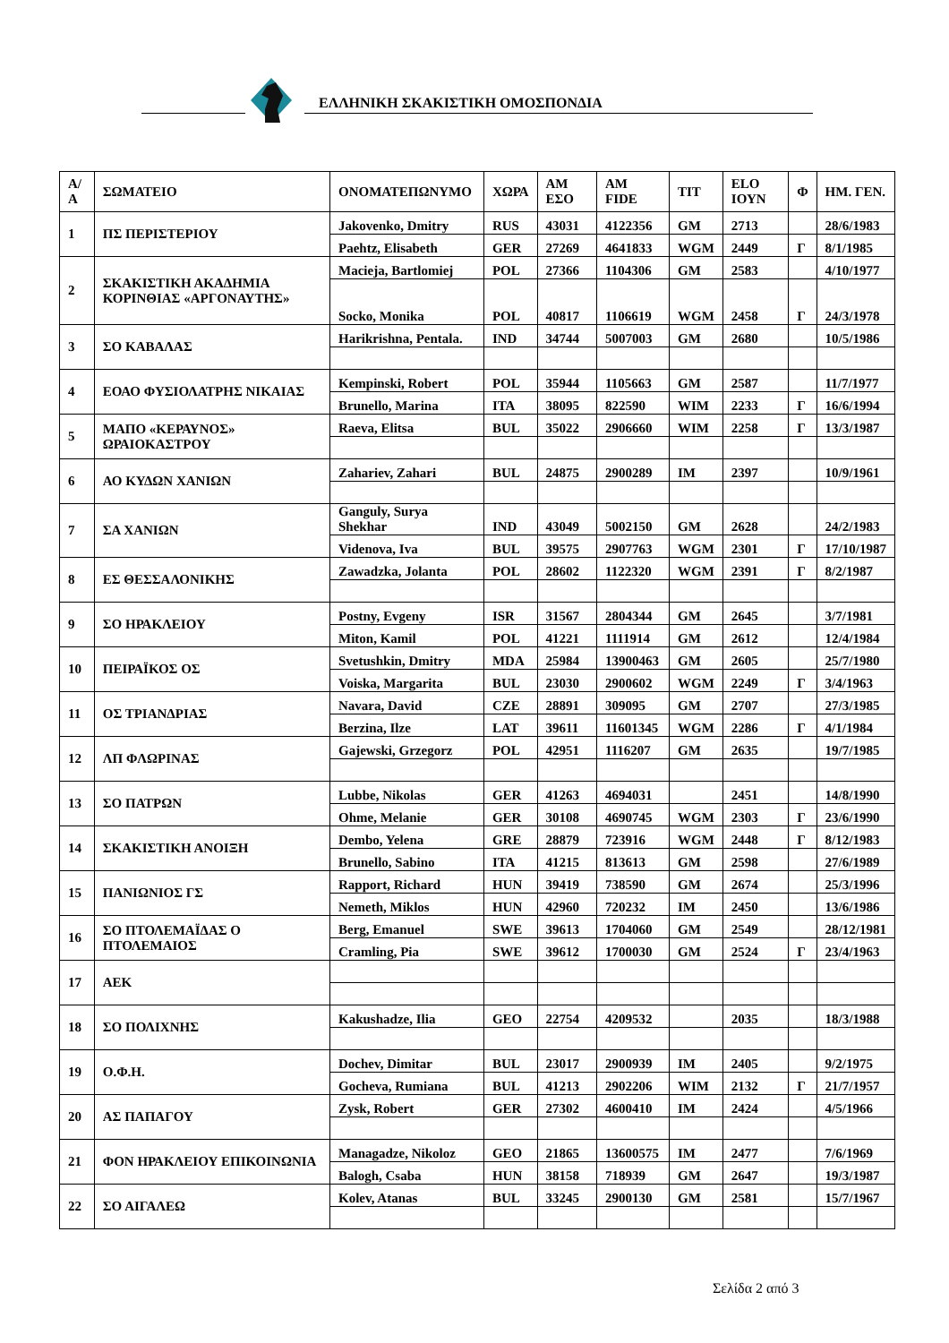ΕΛΛΗΝΙΚΗ ΣΚΑΚΙΣΤΙΚΗ ΟΜΟΣΠΟΝΔΙΑ
| Α/Α | ΣΩΜΑΤΕΙΟ | ΟΝΟΜΑΤΕΠΩΝΥΜΟ | ΧΩΡΑ | ΑΜ ΕΣΟ | ΑΜ FIDE | ΤΙΤ | ELO ΙΟΥΝ | Φ | ΗΜ. ΓΕΝ. |
| --- | --- | --- | --- | --- | --- | --- | --- | --- | --- |
| 1 | ΠΣ ΠΕΡΙΣΤΕΡΙΟΥ | Jakovenko, Dmitry | RUS | 43031 | 4122356 | GM | 2713 | | 28/6/1983 |
| | | Paehtz, Elisabeth | GER | 27269 | 4641833 | WGM | 2449 | Γ | 8/1/1985 |
| 2 | ΣΚΑΚΙΣΤΙΚΗ ΑΚΑΔΗΜΙΑ ΚΟΡΙΝΘΙΑΣ «ΑΡΓΟΝΑΥΤΗΣ» | Macieja, Bartlomiej | POL | 27366 | 1104306 | GM | 2583 | | 4/10/1977 |
| | | Socko, Monika | POL | 40817 | 1106619 | WGM | 2458 | Γ | 24/3/1978 |
| 3 | ΣΟ ΚΑΒΑΛΑΣ | Harikrishna, Pentala. | IND | 34744 | 5007003 | GM | 2680 | | 10/5/1986 |
| 4 | ΕΟΑΟ ΦΥΣΙΟΛΑΤΡΗΣ ΝΙΚΑΙΑΣ | Kempinski, Robert | POL | 35944 | 1105663 | GM | 2587 | | 11/7/1977 |
| | | Brunello, Marina | ITA | 38095 | 822590 | WIM | 2233 | Γ | 16/6/1994 |
| 5 | ΜΑΠΟ «ΚΕΡΑΥΝΟΣ» ΩΡΑΙΟΚΑΣΤΡΟΥ | Raeva, Elitsa | BUL | 35022 | 2906660 | WIM | 2258 | Γ | 13/3/1987 |
| 6 | ΑΟ ΚΥΔΩΝ ΧΑΝΙΩΝ | Zahariev, Zahari | BUL | 24875 | 2900289 | IM | 2397 | | 10/9/1961 |
| 7 | ΣΑ ΧΑΝΙΩΝ | Ganguly, Surya Shekhar | IND | 43049 | 5002150 | GM | 2628 | | 24/2/1983 |
| | | Videnova, Iva | BUL | 39575 | 2907763 | WGM | 2301 | Γ | 17/10/1987 |
| 8 | ΕΣ ΘΕΣΣΑΛΟΝΙΚΗΣ | Zawadzka, Jolanta | POL | 28602 | 1122320 | WGM | 2391 | Γ | 8/2/1987 |
| 9 | ΣΟ ΗΡΑΚΛΕΙΟΥ | Postny, Evgeny | ISR | 31567 | 2804344 | GM | 2645 | | 3/7/1981 |
| | | Miton, Kamil | POL | 41221 | 1111914 | GM | 2612 | | 12/4/1984 |
| 10 | ΠΕΙΡΑΪΚΟΣ ΟΣ | Svetushkin, Dmitry | MDA | 25984 | 13900463 | GM | 2605 | | 25/7/1980 |
| | | Voiska, Margarita | BUL | 23030 | 2900602 | WGM | 2249 | Γ | 3/4/1963 |
| 11 | ΟΣ ΤΡΙΑΝΔΡΙΑΣ | Navara, David | CZE | 28891 | 309095 | GM | 2707 | | 27/3/1985 |
| | | Berzina, Ilze | LAT | 39611 | 11601345 | WGM | 2286 | Γ | 4/1/1984 |
| 12 | ΛΠ ΦΛΩΡΙΝΑΣ | Gajewski, Grzegorz | POL | 42951 | 1116207 | GM | 2635 | | 19/7/1985 |
| 13 | ΣΟ ΠΑΤΡΩΝ | Lubbe, Nikolas | GER | 41263 | 4694031 | | 2451 | | 14/8/1990 |
| | | Ohme, Melanie | GER | 30108 | 4690745 | WGM | 2303 | Γ | 23/6/1990 |
| 14 | ΣΚΑΚΙΣΤΙΚΗ ΑΝΟΙΞΗ | Dembo, Yelena | GRE | 28879 | 723916 | WGM | 2448 | Γ | 8/12/1983 |
| | | Brunello, Sabino | ITA | 41215 | 813613 | GM | 2598 | | 27/6/1989 |
| 15 | ΠΑΝΙΩΝΙΟΣ ΓΣ | Rapport, Richard | HUN | 39419 | 738590 | GM | 2674 | | 25/3/1996 |
| | | Nemeth, Miklos | HUN | 42960 | 720232 | IM | 2450 | | 13/6/1986 |
| 16 | ΣΟ ΠΤΟΛΕΜΑΪΔΑΣ Ο ΠΤΟΛΕΜΑΙΟΣ | Berg, Emanuel | SWE | 39613 | 1704060 | GM | 2549 | | 28/12/1981 |
| | | Cramling, Pia | SWE | 39612 | 1700030 | GM | 2524 | Γ | 23/4/1963 |
| 17 | ΑΕΚ | | | | | | | | |
| 18 | ΣΟ ΠΟΛΙΧΝΗΣ | Kakushadze, Ilia | GEO | 22754 | 4209532 | | 2035 | | 18/3/1988 |
| 19 | Ο.Φ.Η. | Dochev, Dimitar | BUL | 23017 | 2900939 | IM | 2405 | | 9/2/1975 |
| | | Gocheva, Rumiana | BUL | 41213 | 2902206 | WIM | 2132 | Γ | 21/7/1957 |
| 20 | ΑΣ ΠΑΠΑΓΟΥ | Zysk, Robert | GER | 27302 | 4600410 | IM | 2424 | | 4/5/1966 |
| 21 | ΦΟΝ ΗΡΑΚΛΕΙΟΥ ΕΠΙΚΟΙΝΩΝΙΑ | Managadze, Nikoloz | GEO | 21865 | 13600575 | IM | 2477 | | 7/6/1969 |
| | | Balogh, Csaba | HUN | 38158 | 718939 | GM | 2647 | | 19/3/1987 |
| 22 | ΣΟ ΑΙΓΑΛΕΩ | Kolev, Atanas | BUL | 33245 | 2900130 | GM | 2581 | | 15/7/1967 |
Σελίδα 2 από 3